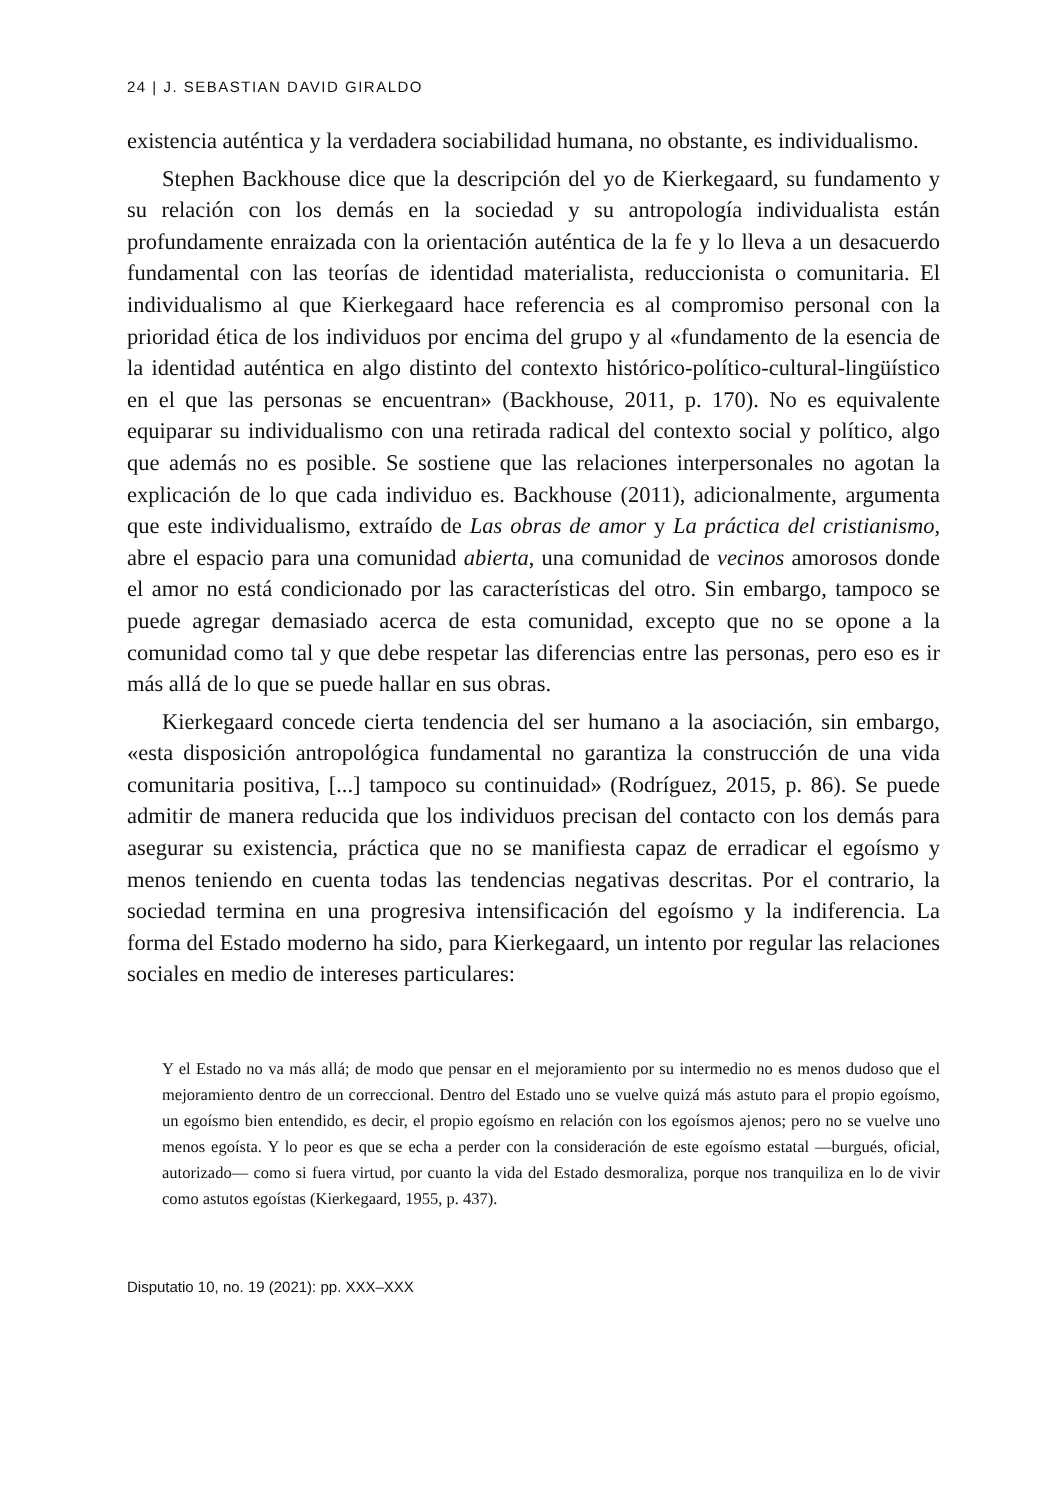24 | J. SEBASTIAN DAVID GIRALDO
existencia auténtica y la verdadera sociabilidad humana, no obstante, es individualismo.
Stephen Backhouse dice que la descripción del yo de Kierkegaard, su fundamento y su relación con los demás en la sociedad y su antropología individualista están profundamente enraizada con la orientación auténtica de la fe y lo lleva a un desacuerdo fundamental con las teorías de identidad materialista, reduccionista o comunitaria. El individualismo al que Kierkegaard hace referencia es al compromiso personal con la prioridad ética de los individuos por encima del grupo y al «fundamento de la esencia de la identidad auténtica en algo distinto del contexto histórico-político-cultural-lingüístico en el que las personas se encuentran» (Backhouse, 2011, p. 170). No es equivalente equiparar su individualismo con una retirada radical del contexto social y político, algo que además no es posible. Se sostiene que las relaciones interpersonales no agotan la explicación de lo que cada individuo es. Backhouse (2011), adicionalmente, argumenta que este individualismo, extraído de Las obras de amor y La práctica del cristianismo, abre el espacio para una comunidad abierta, una comunidad de vecinos amorosos donde el amor no está condicionado por las características del otro. Sin embargo, tampoco se puede agregar demasiado acerca de esta comunidad, excepto que no se opone a la comunidad como tal y que debe respetar las diferencias entre las personas, pero eso es ir más allá de lo que se puede hallar en sus obras.
Kierkegaard concede cierta tendencia del ser humano a la asociación, sin embargo, «esta disposición antropológica fundamental no garantiza la construcción de una vida comunitaria positiva, [...] tampoco su continuidad» (Rodríguez, 2015, p. 86). Se puede admitir de manera reducida que los individuos precisan del contacto con los demás para asegurar su existencia, práctica que no se manifiesta capaz de erradicar el egoísmo y menos teniendo en cuenta todas las tendencias negativas descritas. Por el contrario, la sociedad termina en una progresiva intensificación del egoísmo y la indiferencia. La forma del Estado moderno ha sido, para Kierkegaard, un intento por regular las relaciones sociales en medio de intereses particulares:
Y el Estado no va más allá; de modo que pensar en el mejoramiento por su intermedio no es menos dudoso que el mejoramiento dentro de un correccional. Dentro del Estado uno se vuelve quizá más astuto para el propio egoísmo, un egoísmo bien entendido, es decir, el propio egoísmo en relación con los egoísmos ajenos; pero no se vuelve uno menos egoísta. Y lo peor es que se echa a perder con la consideración de este egoísmo estatal —burgués, oficial, autorizado— como si fuera virtud, por cuanto la vida del Estado desmoraliza, porque nos tranquiliza en lo de vivir como astutos egoístas (Kierkegaard, 1955, p. 437).
Disputatio 10, no. 19 (2021): pp. XXX–XXX